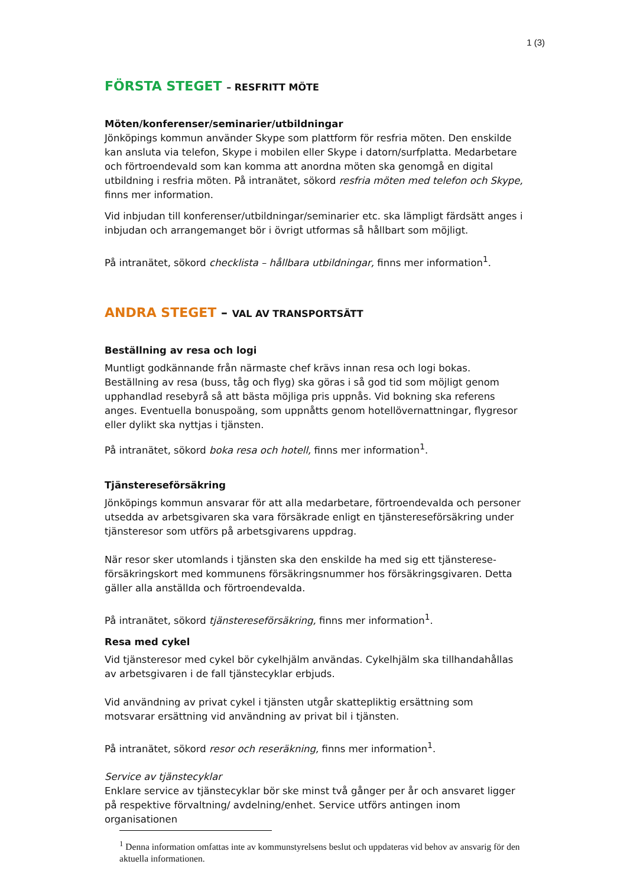1 (3)
FÖRSTA STEGET – RESFRITT MÖTE
Möten/konferenser/seminarier/utbildningar
Jönköpings kommun använder Skype som plattform för resfria möten. Den enskilde kan ansluta via telefon, Skype i mobilen eller Skype i datorn/surfplatta. Medarbetare och förtroendevald som kan komma att anordna möten ska genomgå en digital utbildning i resfria möten. På intranätet, sökord resfria möten med telefon och Skype, finns mer information.
Vid inbjudan till konferenser/utbildningar/seminarier etc. ska lämpligt färdsätt anges i inbjudan och arrangemanget bör i övrigt utformas så hållbart som möjligt.
På intranätet, sökord checklista – hållbara utbildningar, finns mer information<sup>1</sup>.
ANDRA STEGET – VAL AV TRANSPORTSÄTT
Beställning av resa och logi
Muntligt godkännande från närmaste chef krävs innan resa och logi bokas. Beställning av resa (buss, tåg och flyg) ska göras i så god tid som möjligt genom upphandlad resebyrå så att bästa möjliga pris uppnås. Vid bokning ska referens anges. Eventuella bonuspoäng, som uppnåtts genom hotellövernattningar, flygresor eller dylikt ska nyttjas i tjänsten.
På intranätet, sökord boka resa och hotell, finns mer information<sup>1</sup>.
Tjänstereseförsäkring
Jönköpings kommun ansvarar för att alla medarbetare, förtroendevalda och personer utsedda av arbetsgivaren ska vara försäkrade enligt en tjänstereseförsäkring under tjänsteresor som utförs på arbetsgivarens uppdrag.
När resor sker utomlands i tjänsten ska den enskilde ha med sig ett tjänsterese-försäkringskort med kommunens försäkringsnummer hos försäkringsgivaren. Detta gäller alla anställda och förtroendevalda.
På intranätet, sökord tjänstereseförsäkring, finns mer information<sup>1</sup>.
Resa med cykel
Vid tjänsteresor med cykel bör cykelhjälm användas. Cykelhjälm ska tillhandahållas av arbetsgivaren i de fall tjänstecyklar erbjuds.
Vid användning av privat cykel i tjänsten utgår skattepliktig ersättning som motsvarar ersättning vid användning av privat bil i tjänsten.
På intranätet, sökord resor och reseräkning, finns mer information<sup>1</sup>.
Service av tjänstecyklar
Enklare service av tjänstecyklar bör ske minst två gånger per år och ansvaret ligger på respektive förvaltning/ avdelning/enhet. Service utförs antingen inom organisationen
<sup>1</sup> Denna information omfattas inte av kommunstyrelsens beslut och uppdateras vid behov av ansvarig för den aktuella informationen.